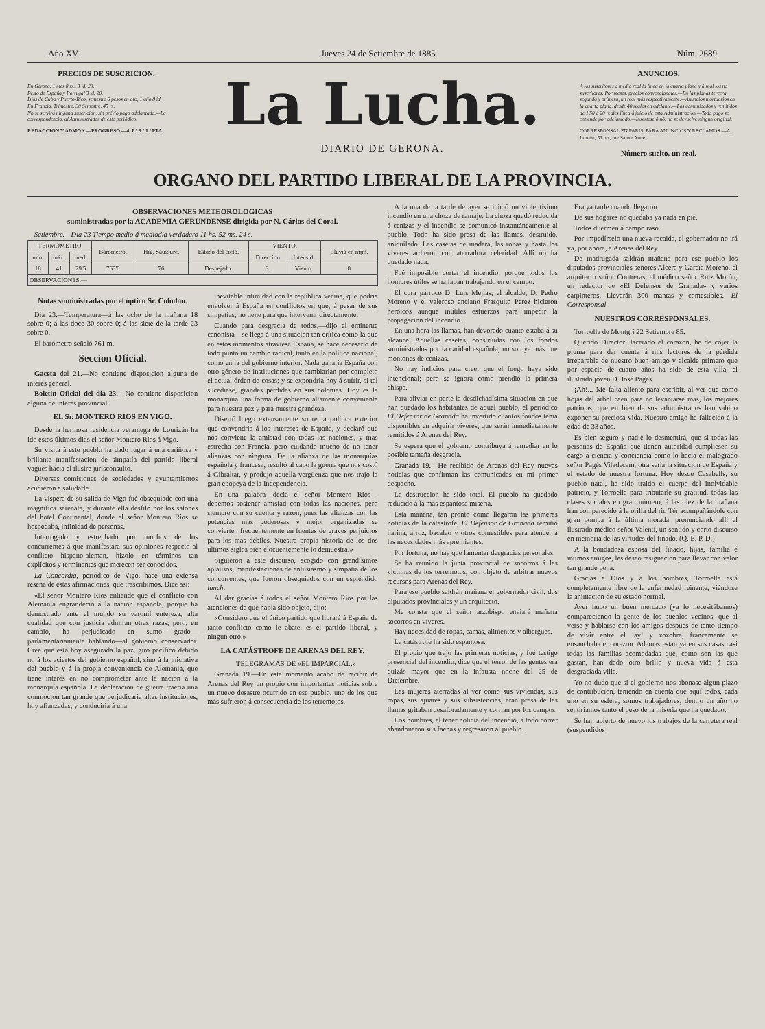Año XV. Jueves 24 de Setiembre de 1885 Núm. 2689
PRECIOS DE SUSCRICION.
En Gerona. 1 mes 8 rs., 3 id. 20.
Resto de España y Portugal 3 id. 20.
Islas de Cuba y Puerto-Rico, semestre 6 pesos en oro, 1 año 8 id.
En Francia. Trimestre, 30 Semestre, 45 rs.
No se servirá ninguna suscricion, sin prévio pago adelantado.—La correspondencia, al Administrador de este periódico.
REDACCION Y ADMON.—PROGRESO,—4, P.º 3.º 1.ª PTA.
La Lucha.
DIARIO DE GERONA.
ANUNCIOS.
A los suscritores a medio real la línea en la cuarta plana y á real los no suscritores. Por meses, precios convencionales.—En las planas tercera, segunda y primera, un real más respectivamente.—Anuncios mortuorios en la cuarta plana, desde 40 reales en adelante.—Los comunicados y remitidos de 1'50 á 20 reales línea á juicio de esta Administracion.—Todo pago se entiende por adelantado.—Insértese ó nó, no se devuelve ningun original.
CORRESPONSAL EN PARIS, PARA ANUNCIOS Y RECLAMOS.—A. Lorette, 51 bis, rue Sainte Anne.
Número suelto, un real.
ORGANO DEL PARTIDO LIBERAL DE LA PROVINCIA.
OBSERVACIONES METEOROLOGICAS
suministradas por la ACADEMIA GERUNDENSE dirigida por N. Cárlos del Coral.
Setiembre.—Dia 23 Tiempo medio á mediodia verdadero 11 hs. 52 ms. 24 s.
| TERMÓMETRO | | | Barómetro. | Hig. Saussure. | Estado del cielo. | VIENTO. | | Lluvia en mjm. |
| --- | --- | --- | --- | --- | --- | --- | --- | --- |
| mín. | máx. | med. | | | | Direccion | Intensid. | |
| 18 | 41 | 29'5 | 763'0 | 76 | Despejado. | S. | Viento. | 0 |
| OBSERVACIONES.— | | | | | | | | |
Notas suministradas por el óptico Sr. Colodon.
Dia 23.—Temperatura—á las ocho de la mañana 18 sobre 0; á las doce 30 sobre 0; á las siete de la tarde 23 sobre 0.
El barómetro señaló 761 m.
Seccion Oficial.
Gaceta del 21.—No contiene disposicion alguna de interés general.
Boletin Oficial del dia 23.—No contiene disposicion alguna de interés provincial.
EL Sr. MONTERO RIOS EN VIGO.
Desde la hermosa residencia veraniega de Lourizán ha ido estos últimos dias el señor Montero Rios á Vigo.
Su visita á este pueblo ha dado lugar á una cariñosa y brillante manifestacion de simpatía del partido liberal vagués hácia el ilustre jurisconsulto.
Diversas comisiones de sociedades y ayuntamientos acudieron á saludarle.
La víspera de su salida de Vigo fué obsequiado con una magnífica serenata, y durante ella desfiló por los salones del hotel Continental, donde el señor Montero Rios se hospedaba, infinidad de personas.
Interrogado y estrechado por muchos de los concurrentes á que manifestara sus opiniones respecto al conflicto hispano-aleman, hízolo en términos tan explícitos y terminantes que merecen ser conocidos.
La Concordia, periódico de Vigo, hace una extensa reseña de estas afirmaciones, que trascribimos. Dice así:
«El señor Montero Rios entiende que el conflicto con Alemania engrandeció á la nacion española, porque ha demostrado ante el mundo su varonil entereza, alta cualidad que con justicia admiran otras razas; pero, en cambio, ha perjudicado en sumo grado—parlamentariamente hablando—al gobierno conservador. Cree que está hoy asegurada la paz, giro pacífico debido no á los aciertos del gobierno español, sino á la iniciativa del pueblo y á la propia conveniencia de Alemania, que tiene interés en no comprometer ante la nacion á la monarquía española. La declaracion de guerra traeria una conmocion tan grande que perjudicaria altas instituciones, hoy afianzadas, y conduciria á una
inevitable intimidad con la república vecina, que podria envolver á España en conflictos en que, á pesar de sus simpatías, no tiene para que intervenir directamente.
Cuando para desgracia de todos,—dijo el eminente canonista—se llega á una situacion tan crítica como la que en estos momentos atraviesa España, se hace necesario de todo punto un cambio radical, tanto en la política nacional, como en la del gobierno interior. Nada ganaria España con otro género de instituciones que cambiarian por completo el actual órden de cosas; y se expondria hoy á sufrir, si tal sucediese, grandes pérdidas en sus colonias. Hoy es la monarquía una forma de gobierno altamente conveniente para nuestra paz y para nuestra grandeza.
Disertó luego extensamente sobre la política exterior que convendria á los intereses de España, y declaró que nos conviene la amistad con todas las naciones, y mas estrecha con Francia, pero cuidando mucho de no tener alianzas con ninguna. De la alianza de las monarquías española y francesa, resultó al cabo la guerra que nos costó á Gibraltar, y produjo aquella vergüenza que nos trajo la gran epopeya de la Independencia.
En una palabra—decia el señor Montero Rios—debemos sostener amistad con todas las naciones, pero siempre con su cuenta y razon, pues las alianzas con las potencias mas poderosas y mejor organizadas se convierten frecuentemente en fuentes de graves perjuicios para los mas débiles. Nuestra propia historia de los dos últimos siglos bien elocuentemente lo demuestra.»
Siguieron á este discurso, acogido con grandísimos aplausos, manifestaciones de entusiasmo y simpatía de los concurrentes, que fueron obsequiados con un espléndido lunch.
Al dar gracias á todos el señor Montero Rios por las atenciones de que habia sido objeto, dijo:
«Considero que el único partido que librará á España de tanto conflicto como le abate, es el partido liberal, y ningun otro.»
LA CATÁSTROFE DE ARENAS DEL REY.
TELEGRAMAS DE «EL IMPARCIAL.»
Granada 19.—En este momento acabo de recibir de Arenas del Rey un propio con importantes noticias sobre un nuevo desastre ocurrido en ese pueblo, uno de los que más sufrieron á consecuencia de los terremotos.
A la una de la tarde de ayer se inició un violentísimo incendio en una choza de ramaje. La choza quedó reducida á cenizas y el incendio se comunicó instantáneamente al pueblo. Todo ha sido presa de las llamas, destruido, aniquilado. Las casetas de madera, las ropas y hasta los víveres ardieron con aterradora celeridad. Allí no ha quedado nada.
Fué imposible cortar el incendio, porque todos los hombres útiles se hallaban trabajando en el campo.
El cura párroco D. Luis Mejías; el alcalde, D. Pedro Moreno y el valeroso anciano Frasquito Perez hicieron heróicos aunque inútiles esfuerzos para impedir la propagacion del incendio.
En una hora las llamas, han devorado cuanto estaba á su alcance. Aquellas casetas, construidas con los fondos suministrados por la caridad española, no son ya más que montones de cenizas.
No hay indicios para creer que el fuego haya sido intencional; pero se ignora como prendió la primera chispa.
Para aliviar en parte la desdichadísima situacion en que han quedado los habitantes de aquel pueblo, el periódico El Defensor de Granada ha invertido cuantos fondos tenía disponibles en adquirir víveres, que serán inmediatamente remitidos á Arenas del Rey.
Se espera que el gobierno contribuya á remediar en lo posible tamaña desgracia.
Granada 19.—He recibido de Arenas del Rey nuevas noticias que confirman las comunicadas en mi primer despacho.
La destruccion ha sido total. El pueblo ha quedado reducido á la más espantosa miseria.
Esta mañana, tan pronto como llegaron las primeras noticias de la catástrofe, El Defensor de Granada remitió harina, arroz, bacalao y otros comestibles para atender á las necesidades más apremiantes.
Por fortuna, no hay que lamentar desgracias personales.
Se ha reunido la junta provincial de socorros á las víctimas de los terremotos, con objeto de arbitrar nuevos recursos para Arenas del Rey.
Para ese pueblo saldrán mañana el gobernador civil, dos diputados provinciales y un arquitecto.
Me consta que el señor arzobispo enviará mañana socorros en víveres.
Hay necesidad de ropas, camas, alimentos y albergues.
La catástrofe ha sido espantosa.
El propio que trajo las primeras noticias, y fué testigo presencial del incendio, dice que el terror de las gentes era quizás mayor que en la infausta noche del 25 de Diciembre.
Las mujeres aterradas al ver como sus viviendas, sus ropas, sus ajuares y sus subsistencias, eran presa de las llamas gritaban desaforadamente y corrian por los campos.
Los hombres, al tener noticia del incendio, á todo correr abandonaron sus faenas y regresaron al pueblo.
Era ya tarde cuando llegaron.
De sus hogares no quedaba ya nada en pié.
Todos duermen á campo raso.
Por impedírselo una nueva recaida, el gobernador no irá ya, por ahora, á Arenas del Rey.
De madrugada saldrán mañana para ese pueblo los diputados provinciales señores Alcera y García Moreno, el arquitecto señor Contreras, el médico señor Ruiz Morón, un redactor de «El Defensor de Granada» y varios carpinteros. Llevarán 300 mantas y comestibles.—El Corresponsal.
NUESTROS CORRESPONSALES.
Torroella de Montgrí 22 Setiembre 85.
Querido Director: lacerado el corazon, he de cojer la pluma para dar cuenta á mis lectores de la pérdida irreparable de nuestro buen amigo y alcalde primero que por espacio de cuatro años ha sido de esta villa, el ilustrado jóven D. José Pagés.
¡Ah!... Me falta aliento para escribir, al ver que como hojas del árbol caen para no levantarse mas, los mejores patriotas, que en bien de sus administrados han sabido exponer su preciosa vida. Nuestro amigo ha fallecido á la edad de 33 años.
Es bien seguro y nadie lo desmentirá, que si todas las personas de España que tienen autoridad cumpliesen su cargo á ciencia y conciencia como lo hacia el malogrado señor Pagés Viladecam, otra seria la situacion de España y el estado de nuestra fortuna. Hoy desde Casabells, su pueblo natal, ha sido traido el cuerpo del inolvidable patricio, y Torroella para tributarle su gratitud, todas las clases sociales en gran número, á las diez de la mañana han comparecido á la orilla del rio Tér acompañándole con gran pompa á la última morada, pronunciando allí el ilustrado médico señor Valentí, un sentido y corto discurso en memoria de las virtudes del finado. (Q. E. P. D.)
A la bondadosa esposa del finado, hijas, familia é íntimos amigos, les deseo resignacion para llevar con valor tan grande pena.
Gracias á Dios y á los hombres, Torroella está completamente libre de la enfermedad reinante, viéndose la animacion de su estado normal.
Ayer hubo un buen mercado (ya lo necesitábamos) compareciendo la gente de los pueblos vecinos, que al verse y hablarse con los amigos despues de tanto tiempo de vivir entre el ¡ay! y zozobra, francamente se ensanchaba el corazon. Ademas estan ya en sus casas casi todas las familias acomodadas que, como son las que gastan, han dado otro brillo y nueva vida á esta desgraciada villa.
Yo no dudo que si el gobierno nos abonase algun plazo de contribucion, teniendo en cuenta que aquí todos, cada uno en su esfera, somos trabajadores, dentro un año no sentiríamos tanto el peso de la miseria que ha quedado.
Se han abierto de nuevo los trabajos de la carretera real (suspendidos